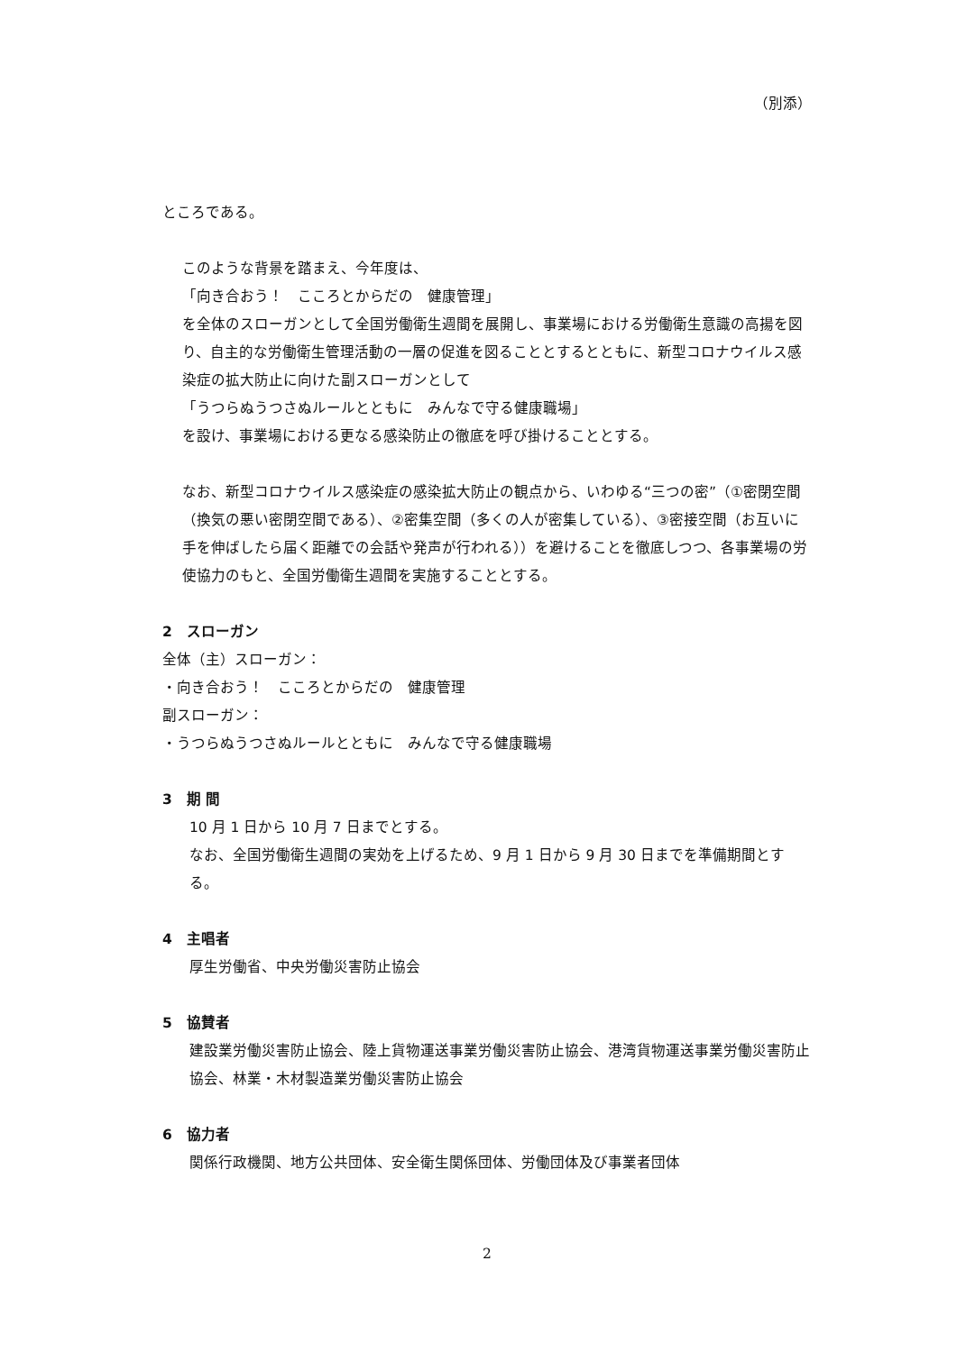（別添）
ところである。
このような背景を踏まえ、今年度は、
「向き合おう！　こころとからだの　健康管理」
を全体のスローガンとして全国労働衛生週間を展開し、事業場における労働衛生意識の高揚を図り、自主的な労働衛生管理活動の一層の促進を図ることとするとともに、新型コロナウイルス感染症の拡大防止に向けた副スローガンとして
「うつらぬうつさぬルールとともに　みんなで守る健康職場」
を設け、事業場における更なる感染防止の徹底を呼び掛けることとする。
なお、新型コロナウイルス感染症の感染拡大防止の観点から、いわゆる“三つの密”（①密閉空間（換気の悪い密閉空間である）、②密集空間（多くの人が密集している）、③密接空間（お互いに手を伸ばしたら届く距離での会話や発声が行われる））を避けることを徹底しつつ、各事業場の労使協力のもと、全国労働衛生週間を実施することとする。
2　スローガン
全体（主）スローガン：
・向き合おう！　こころとからだの　健康管理
副スローガン：
・うつらぬうつさぬルールとともに　みんなで守る健康職場
3　期 間
10 月 1 日から 10 月 7 日までとする。
なお、全国労働衛生週間の実効を上げるため、9 月 1 日から 9 月 30 日までを準備期間とする。
4　主唱者
厚生労働省、中央労働災害防止協会
5　協賛者
建設業労働災害防止協会、陸上貨物運送事業労働災害防止協会、港湾貨物運送事業労働災害防止協会、林業・木材製造業労働災害防止協会
6　協力者
関係行政機関、地方公共団体、安全衛生関係団体、労働団体及び事業者団体
2